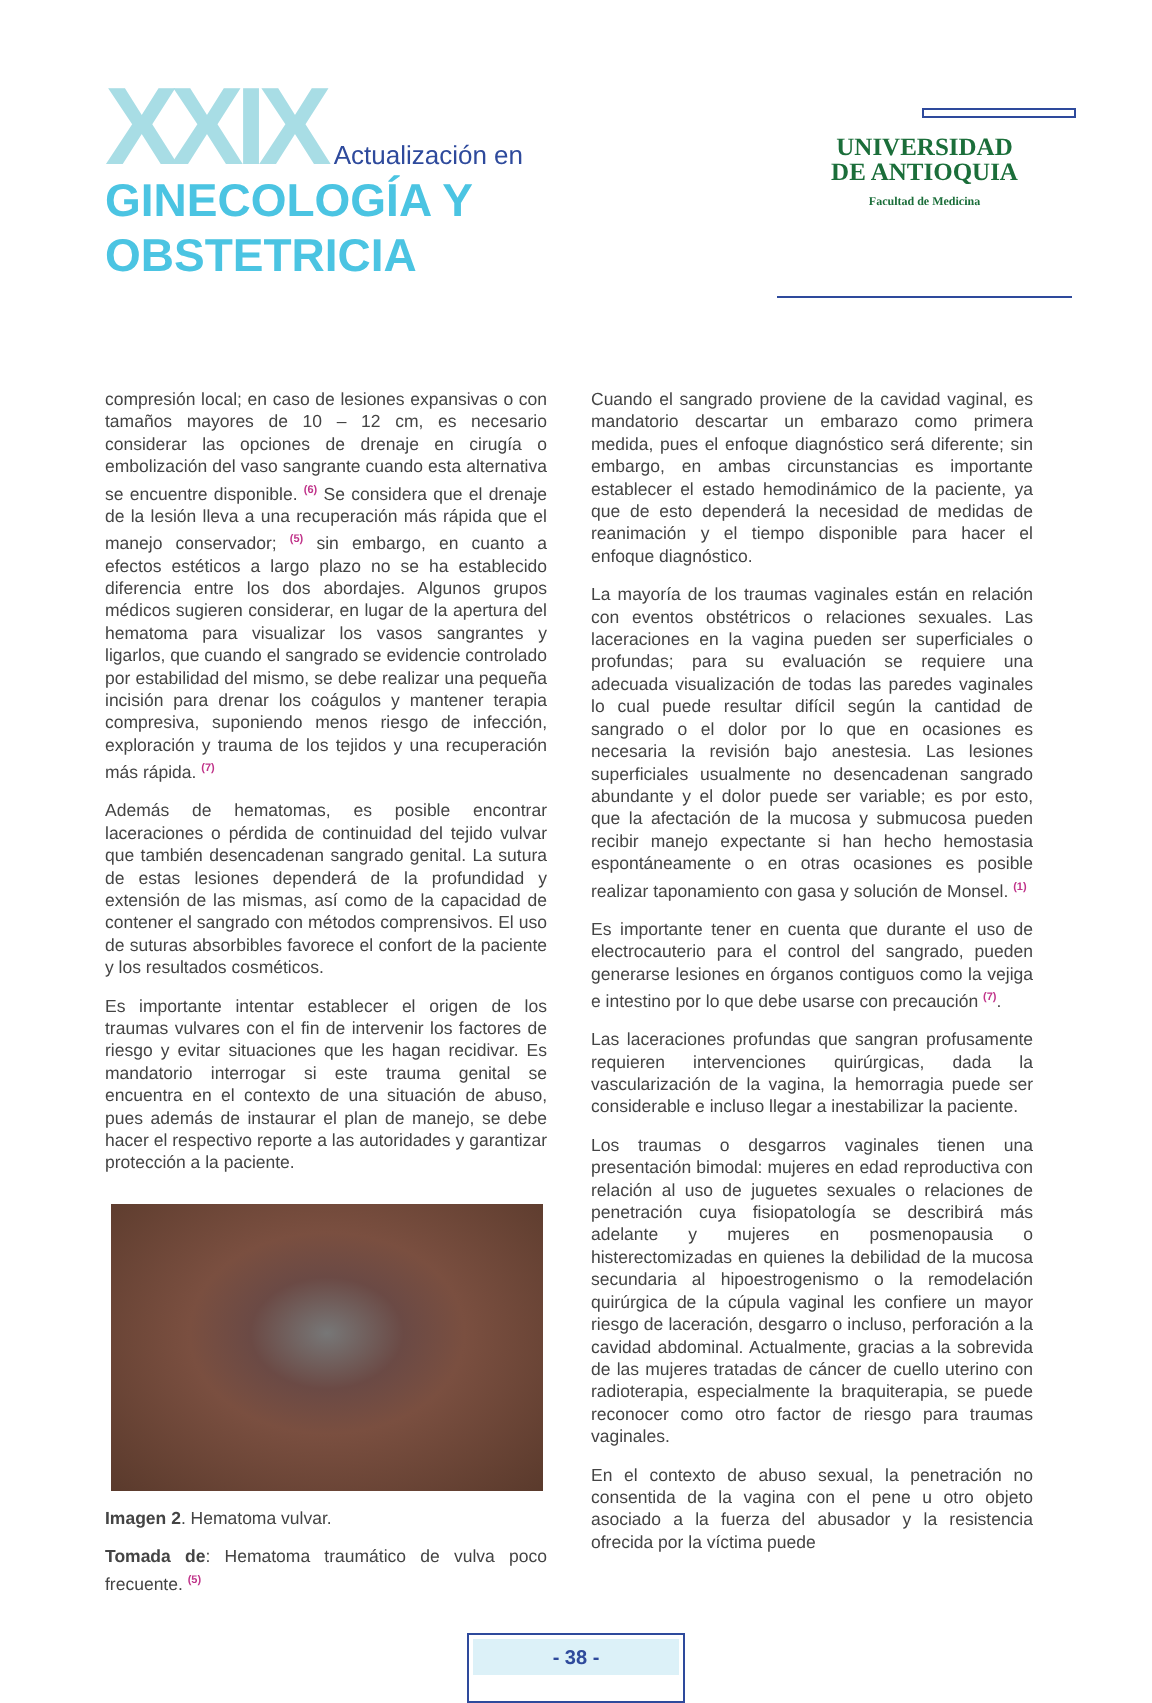XXIX Actualización en
GINECOLOGÍA Y
OBSTETRICIA
UNIVERSIDAD
DE ANTIOQUIA
Facultad de Medicina
compresión local; en caso de lesiones expansivas o con tamaños mayores de 10 – 12 cm, es necesario considerar las opciones de drenaje en cirugía o embolización del vaso sangrante cuando esta alternativa se encuentre disponible. <sup>(6)</sup> Se considera que el drenaje de la lesión lleva a una recuperación más rápida que el manejo conservador; <sup>(5)</sup> sin embargo, en cuanto a efectos estéticos a largo plazo no se ha establecido diferencia entre los dos abordajes. Algunos grupos médicos sugieren considerar, en lugar de la apertura del hematoma para visualizar los vasos sangrantes y ligarlos, que cuando el sangrado se evidencie controlado por estabilidad del mismo, se debe realizar una pequeña incisión para drenar los coágulos y mantener terapia compresiva, suponiendo menos riesgo de infección, exploración y trauma de los tejidos y una recuperación más rápida. <sup>(7)</sup>
Además de hematomas, es posible encontrar laceraciones o pérdida de continuidad del tejido vulvar que también desencadenan sangrado genital. La sutura de estas lesiones dependerá de la profundidad y extensión de las mismas, así como de la capacidad de contener el sangrado con métodos comprensivos. El uso de suturas absorbibles favorece el confort de la paciente y los resultados cosméticos.
Es importante intentar establecer el origen de los traumas vulvares con el fin de intervenir los factores de riesgo y evitar situaciones que les hagan recidivar. Es mandatorio interrogar si este trauma genital se encuentra en el contexto de una situación de abuso, pues además de instaurar el plan de manejo, se debe hacer el respectivo reporte a las autoridades y garantizar protección a la paciente.
Imagen 2. Hematoma vulvar.
Tomada de: Hematoma traumático de vulva poco frecuente. <sup>(5)</sup>
Cuando el sangrado proviene de la cavidad vaginal, es mandatorio descartar un embarazo como primera medida, pues el enfoque diagnóstico será diferente; sin embargo, en ambas circunstancias es importante establecer el estado hemodinámico de la paciente, ya que de esto dependerá la necesidad de medidas de reanimación y el tiempo disponible para hacer el enfoque diagnóstico.
La mayoría de los traumas vaginales están en relación con eventos obstétricos o relaciones sexuales. Las laceraciones en la vagina pueden ser superficiales o profundas; para su evaluación se requiere una adecuada visualización de todas las paredes vaginales lo cual puede resultar difícil según la cantidad de sangrado o el dolor por lo que en ocasiones es necesaria la revisión bajo anestesia. Las lesiones superficiales usualmente no desencadenan sangrado abundante y el dolor puede ser variable; es por esto, que la afectación de la mucosa y submucosa pueden recibir manejo expectante si han hecho hemostasia espontáneamente o en otras ocasiones es posible realizar taponamiento con gasa y solución de Monsel. <sup>(1)</sup>
Es importante tener en cuenta que durante el uso de electrocauterio para el control del sangrado, pueden generarse lesiones en órganos contiguos como la vejiga e intestino por lo que debe usarse con precaución <sup>(7)</sup>.
Las laceraciones profundas que sangran profusamente requieren intervenciones quirúrgicas, dada la vascularización de la vagina, la hemorragia puede ser considerable e incluso llegar a inestabilizar la paciente.
Los traumas o desgarros vaginales tienen una presentación bimodal: mujeres en edad reproductiva con relación al uso de juguetes sexuales o relaciones de penetración cuya fisiopatología se describirá más adelante y mujeres en posmenopausia o histerectomizadas en quienes la debilidad de la mucosa secundaria al hipoestrogenismo o la remodelación quirúrgica de la cúpula vaginal les confiere un mayor riesgo de laceración, desgarro o incluso, perforación a la cavidad abdominal. Actualmente, gracias a la sobrevida de las mujeres tratadas de cáncer de cuello uterino con radioterapia, especialmente la braquiterapia, se puede reconocer como otro factor de riesgo para traumas vaginales.
En el contexto de abuso sexual, la penetración no consentida de la vagina con el pene u otro objeto asociado a la fuerza del abusador y la resistencia ofrecida por la víctima puede
- 38 -